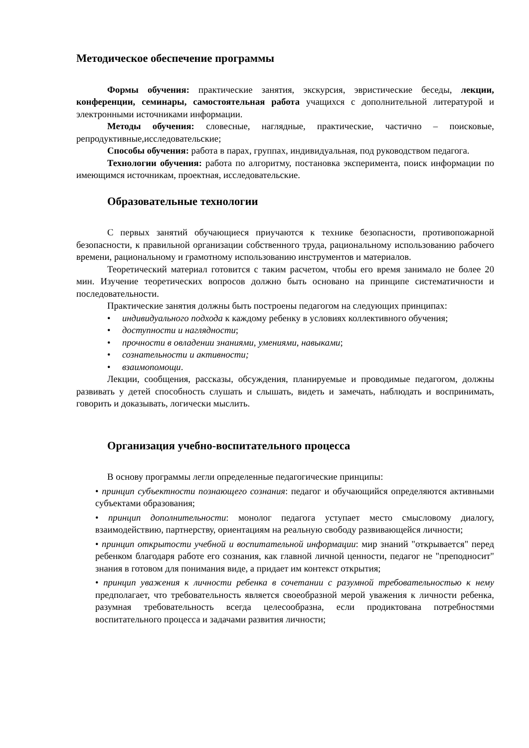Методическое обеспечение программы
Формы обучения: практические занятия, экскурсия, эвристические беседы, лекции, конференции, семинары, самостоятельная работа учащихся с дополнительной литературой и электронными источниками информации.
Методы обучения: словесные, наглядные, практические, частично – поисковые, репродуктивные,исследовательские;
Способы обучения: работа в парах, группах, индивидуальная, под руководством педагога.
Технологии обучения: работа по алгоритму, постановка эксперимента, поиск информации по имеющимся источникам, проектная, исследовательские.
Образовательные технологии
С первых занятий обучающиеся приучаются к технике безопасности, противопожарной безопасности, к правильной организации собственного труда, рациональному использованию рабочего времени, рациональному и грамотному использованию инструментов и материалов.
Теоретический материал готовится с таким расчетом, чтобы его время занимало не более 20 мин. Изучение теоретических вопросов должно быть основано на принципе систематичности и последовательности.
Практические занятия должны быть построены педагогом на следующих принципах:
• индивидуального подхода к каждому ребенку в условиях коллективного обучения;
• доступности и наглядности;
• прочности в овладении знаниями, умениями, навыками;
• сознательности и активности;
• взаимопомощи.
Лекции, сообщения, рассказы, обсуждения, планируемые и проводимые педагогом, должны развивать у детей способность слушать и слышать, видеть и замечать, наблюдать и воспринимать, говорить и доказывать, логически мыслить.
Организация учебно-воспитательного процесса
В основу программы легли определенные педагогические принципы:
• принцип субъектности познающего сознания: педагог и обучающийся определяются активными субъектами образования;
• принцип дополнительности: монолог педагога уступает место смысловому диалогу, взаимодействию, партнерству, ориентациям на реальную свободу развивающейся личности;
• принцип открытости учебной и воспитательной информации: мир знаний "открывается" перед ребенком благодаря работе его сознания, как главной личной ценности, педагог не "преподносит" знания в готовом для понимания виде, а придает им контекст открытия;
• принцип уважения к личности ребенка в сочетании с разумной требовательностью к нему предполагает, что требовательность является своеобразной мерой уважения к личности ребенка, разумная требовательность всегда целесообразна, если продиктована потребностями воспитательного процесса и задачами развития личности;